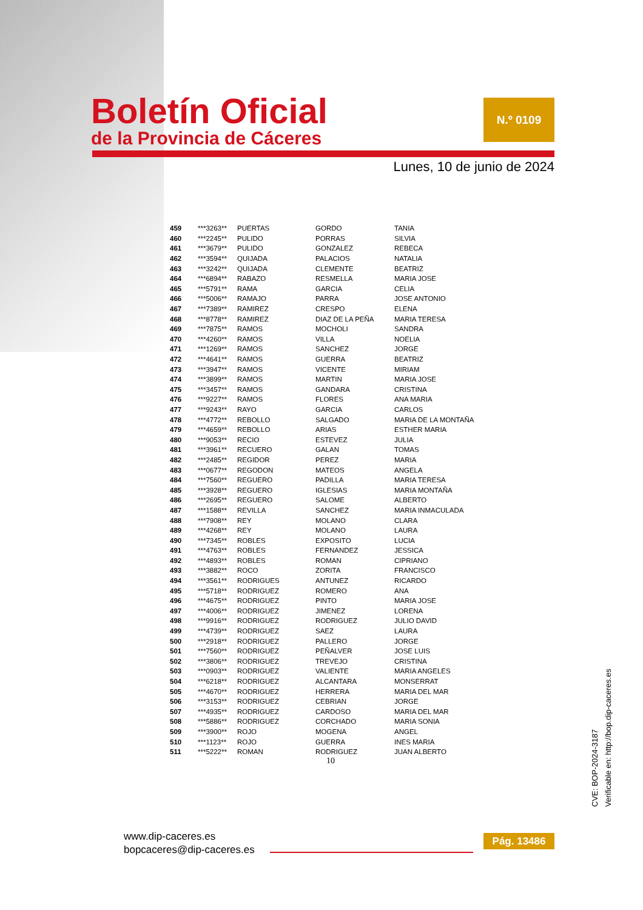Boletín Oficial
de la Provincia de Cáceres
N.º 0109
Lunes, 10 de junio de 2024
| 459 | ***3263** | PUERTAS | GORDO | TANIA |
| 460 | ***2245** | PULIDO | PORRAS | SILVIA |
| 461 | ***3679** | PULIDO | GONZALEZ | REBECA |
| 462 | ***3594** | QUIJADA | PALACIOS | NATALIA |
| 463 | ***3242** | QUIJADA | CLEMENTE | BEATRIZ |
| 464 | ***6894** | RABAZO | RESMELLA | MARIA JOSE |
| 465 | ***5791** | RAMA | GARCIA | CELIA |
| 466 | ***5006** | RAMAJO | PARRA | JOSE ANTONIO |
| 467 | ***7389** | RAMIREZ | CRESPO | ELENA |
| 468 | ***8778** | RAMIREZ | DIAZ DE LA PEÑA | MARIA TERESA |
| 469 | ***7875** | RAMOS | MOCHOLI | SANDRA |
| 470 | ***4260** | RAMOS | VILLA | NOELIA |
| 471 | ***1269** | RAMOS | SANCHEZ | JORGE |
| 472 | ***4641** | RAMOS | GUERRA | BEATRIZ |
| 473 | ***3947** | RAMOS | VICENTE | MIRIAM |
| 474 | ***3899** | RAMOS | MARTIN | MARIA JOSE |
| 475 | ***3457** | RAMOS | GANDARA | CRISTINA |
| 476 | ***9227** | RAMOS | FLORES | ANA MARIA |
| 477 | ***9243** | RAYO | GARCIA | CARLOS |
| 478 | ***4772** | REBOLLO | SALGADO | MARIA DE LA MONTAÑA |
| 479 | ***4659** | REBOLLO | ARIAS | ESTHER MARIA |
| 480 | ***9053** | RECIO | ESTEVEZ | JULIA |
| 481 | ***3961** | RECUERO | GALAN | TOMAS |
| 482 | ***2485** | REGIDOR | PEREZ | MARIA |
| 483 | ***0677** | REGODON | MATEOS | ANGELA |
| 484 | ***7560** | REGUERO | PADILLA | MARIA TERESA |
| 485 | ***3928** | REGUERO | IGLESIAS | MARIA MONTAÑA |
| 486 | ***2695** | REGUERO | SALOME | ALBERTO |
| 487 | ***1588** | REVILLA | SANCHEZ | MARIA INMACULADA |
| 488 | ***7908** | REY | MOLANO | CLARA |
| 489 | ***4268** | REY | MOLANO | LAURA |
| 490 | ***7345** | ROBLES | EXPOSITO | LUCIA |
| 491 | ***4763** | ROBLES | FERNANDEZ | JESSICA |
| 492 | ***4893** | ROBLES | ROMAN | CIPRIANO |
| 493 | ***3882** | ROCO | ZORITA | FRANCISCO |
| 494 | ***3561** | RODRIGUES | ANTUNEZ | RICARDO |
| 495 | ***5718** | RODRIGUEZ | ROMERO | ANA |
| 496 | ***4675** | RODRIGUEZ | PINTO | MARIA JOSE |
| 497 | ***4006** | RODRIGUEZ | JIMENEZ | LORENA |
| 498 | ***9916** | RODRIGUEZ | RODRIGUEZ | JULIO DAVID |
| 499 | ***4739** | RODRIGUEZ | SAEZ | LAURA |
| 500 | ***2918** | RODRIGUEZ | PALLERO | JORGE |
| 501 | ***7560** | RODRIGUEZ | PEÑALVER | JOSE LUIS |
| 502 | ***3806** | RODRIGUEZ | TREVEJO | CRISTINA |
| 503 | ***0903** | RODRIGUEZ | VALIENTE | MARIA ANGELES |
| 504 | ***6218** | RODRIGUEZ | ALCANTARA | MONSERRAT |
| 505 | ***4670** | RODRIGUEZ | HERRERA | MARIA DEL MAR |
| 506 | ***3153** | RODRIGUEZ | CEBRIAN | JORGE |
| 507 | ***4935** | RODRIGUEZ | CARDOSO | MARIA DEL MAR |
| 508 | ***5886** | RODRIGUEZ | CORCHADO | MARIA SONIA |
| 509 | ***3900** | ROJO | MOGENA | ANGEL |
| 510 | ***1123** | ROJO | GUERRA | INES MARIA |
| 511 | ***5222** | ROMAN | RODRIGUEZ | JUAN ALBERTO |
10
CVE: BOP-2024-3187
Verificable en: http://bop.dip-caceres.es
www.dip-caceres.es
bopcaceres@dip-caceres.es
Pág. 13486